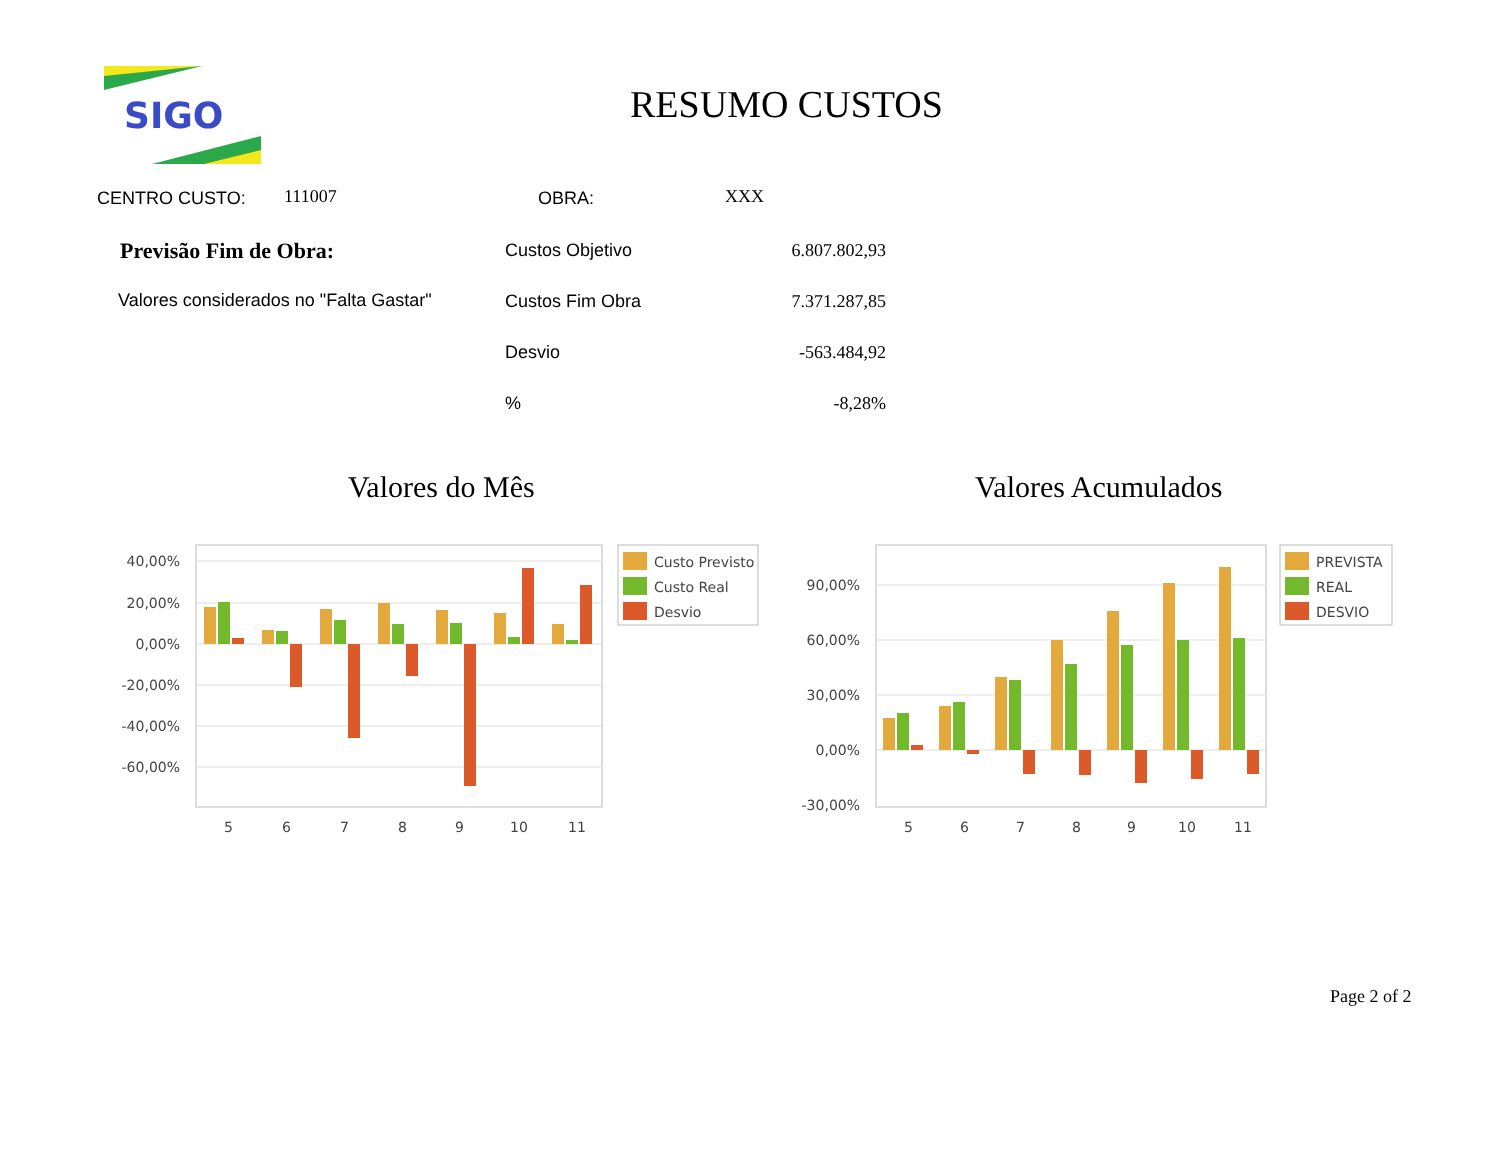SIGO
RESUMO CUSTOS
CENTRO CUSTO: 111007 OBRA: XXX
Previsão Fim de Obra:
Valores considerados no "Falta Gastar"
| Custos Objetivo | 6.807.802,93 |
| Custos Fim Obra | 7.371.287,85 |
| Desvio | -563.484,92 |
| % | -8,28% |
Valores do Mês Valores Acumulados
40,00%
20,00%
0,00%
-20,00%
-40,00%
-60,00%
5
6
7
8
9
10
11
Custo Previsto
Custo Real
Desvio
90,00%
60,00%
30,00%
0,00%
-30,00%
5
6
7
8
9
10
11
PREVISTA
REAL
DESVIO
Page 2 of 2